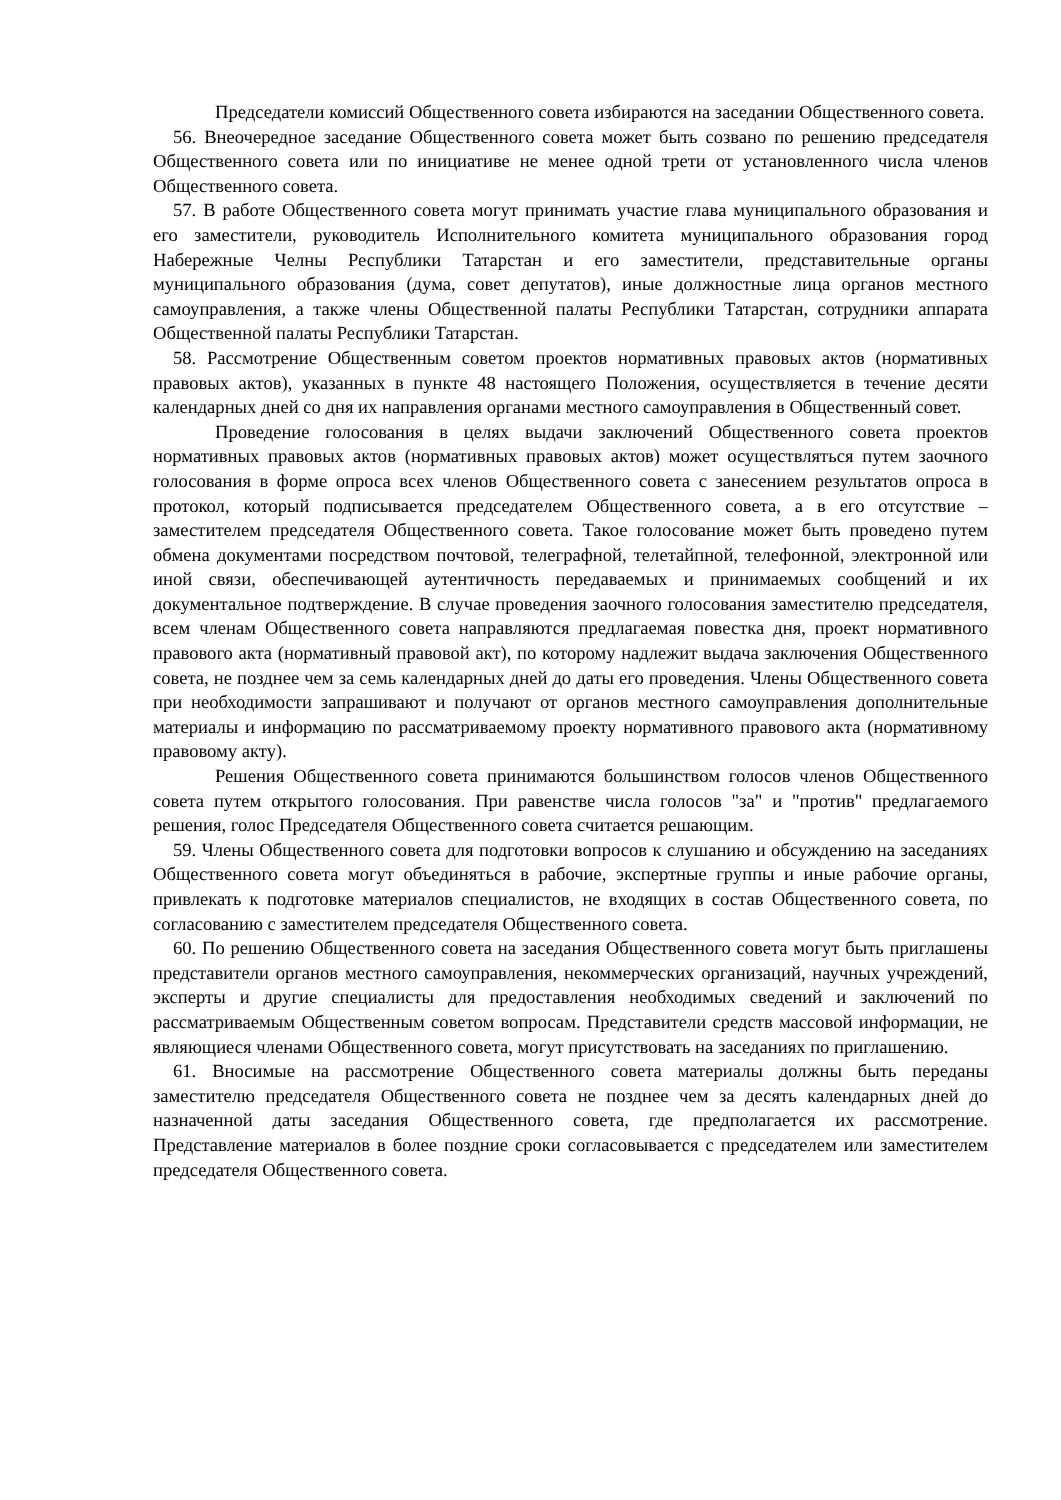Председатели комиссий Общественного совета избираются на заседании Общественного совета.
56. Внеочередное заседание Общественного совета может быть созвано по решению председателя Общественного совета или по инициативе не менее одной трети от установленного числа членов Общественного совета.
57. В работе Общественного совета могут принимать участие глава муниципального образования и его заместители, руководитель Исполнительного комитета муниципального образования город Набережные Челны Республики Татарстан и его заместители, представительные органы муниципального образования (дума, совет депутатов), иные должностные лица органов местного самоуправления, а также члены Общественной палаты Республики Татарстан, сотрудники аппарата Общественной палаты Республики Татарстан.
58. Рассмотрение Общественным советом проектов нормативных правовых актов (нормативных правовых актов), указанных в пункте 48 настоящего Положения, осуществляется в течение десяти календарных дней со дня их направления органами местного самоуправления в Общественный совет.
Проведение голосования в целях выдачи заключений Общественного совета проектов нормативных правовых актов (нормативных правовых актов) может осуществляться путем заочного голосования в форме опроса всех членов Общественного совета с занесением результатов опроса в протокол, который подписывается председателем Общественного совета, а в его отсутствие – заместителем председателя Общественного совета. Такое голосование может быть проведено путем обмена документами посредством почтовой, телеграфной, телетайпной, телефонной, электронной или иной связи, обеспечивающей аутентичность передаваемых и принимаемых сообщений и их документальное подтверждение. В случае проведения заочного голосования заместителю председателя, всем членам Общественного совета направляются предлагаемая повестка дня, проект нормативного правового акта (нормативный правовой акт), по которому надлежит выдача заключения Общественного совета, не позднее чем за семь календарных дней до даты его проведения. Члены Общественного совета при необходимости запрашивают и получают от органов местного самоуправления дополнительные материалы и информацию по рассматриваемому проекту нормативного правового акта (нормативному правовому акту).
Решения Общественного совета принимаются большинством голосов членов Общественного совета путем открытого голосования. При равенстве числа голосов "за" и "против" предлагаемого решения, голос Председателя Общественного совета считается решающим.
59. Члены Общественного совета для подготовки вопросов к слушанию и обсуждению на заседаниях Общественного совета могут объединяться в рабочие, экспертные группы и иные рабочие органы, привлекать к подготовке материалов специалистов, не входящих в состав Общественного совета, по согласованию с заместителем председателя Общественного совета.
60. По решению Общественного совета на заседания Общественного совета могут быть приглашены представители органов местного самоуправления, некоммерческих организаций, научных учреждений, эксперты и другие специалисты для предоставления необходимых сведений и заключений по рассматриваемым Общественным советом вопросам. Представители средств массовой информации, не являющиеся членами Общественного совета, могут присутствовать на заседаниях по приглашению.
61. Вносимые на рассмотрение Общественного совета материалы должны быть переданы заместителю председателя Общественного совета не позднее чем за десять календарных дней до назначенной даты заседания Общественного совета, где предполагается их рассмотрение. Представление материалов в более поздние сроки согласовывается с председателем или заместителем председателя Общественного совета.